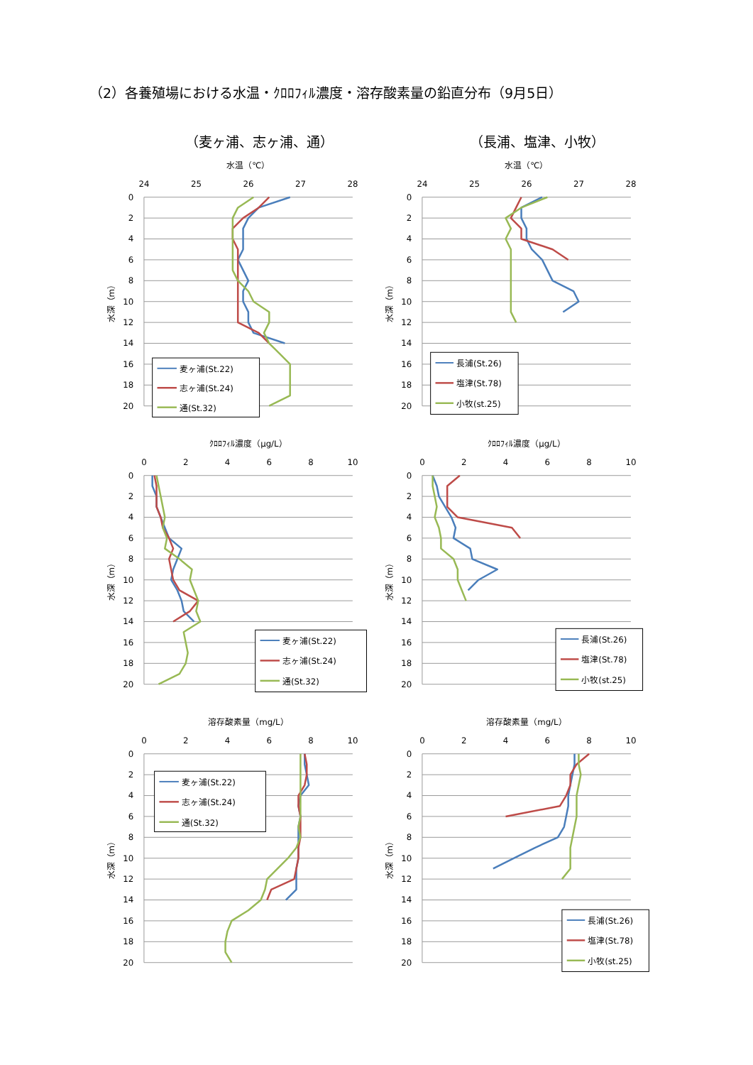（2）各養殖場における水温・ｸﾛﾛﾌｨﾙ濃度・溶存酸素量の鉛直分布（9月5日）
（麦ヶ浦、志ヶ浦、通）
水温（℃）
24
25
26
27
28
0
2
4
6
8
10
12
14
16
18
20
水深（m）
麦ヶ浦(St.22)
志ヶ浦(St.24)
通(St.32)
ｸﾛﾛﾌｨﾙ濃度（μg/L）
0
2
4
6
8
10
0
2
4
6
8
10
12
14
16
18
20
水深（m）
麦ヶ浦(St.22)
志ヶ浦(St.24)
通(St.32)
溶存酸素量（mg/L）
0
2
4
6
8
10
0
2
4
6
8
10
12
14
16
18
20
水深（m）
麦ヶ浦(St.22)
志ヶ浦(St.24)
通(St.32)
（長浦、塩津、小牧）
水温（℃）
24
25
26
27
28
0
2
4
6
8
10
12
14
16
18
20
水深（m）
長浦(St.26)
塩津(St.78)
小牧(st.25)
ｸﾛﾛﾌｨﾙ濃度（μg/L）
0
2
4
6
8
10
0
2
4
6
8
10
12
14
16
18
20
水深（m）
長浦(St.26)
塩津(St.78)
小牧(st.25)
溶存酸素量（mg/L）
0
2
4
6
8
10
0
2
4
6
8
10
12
14
16
18
20
水深（m）
長浦(St.26)
塩津(St.78)
小牧(st.25)